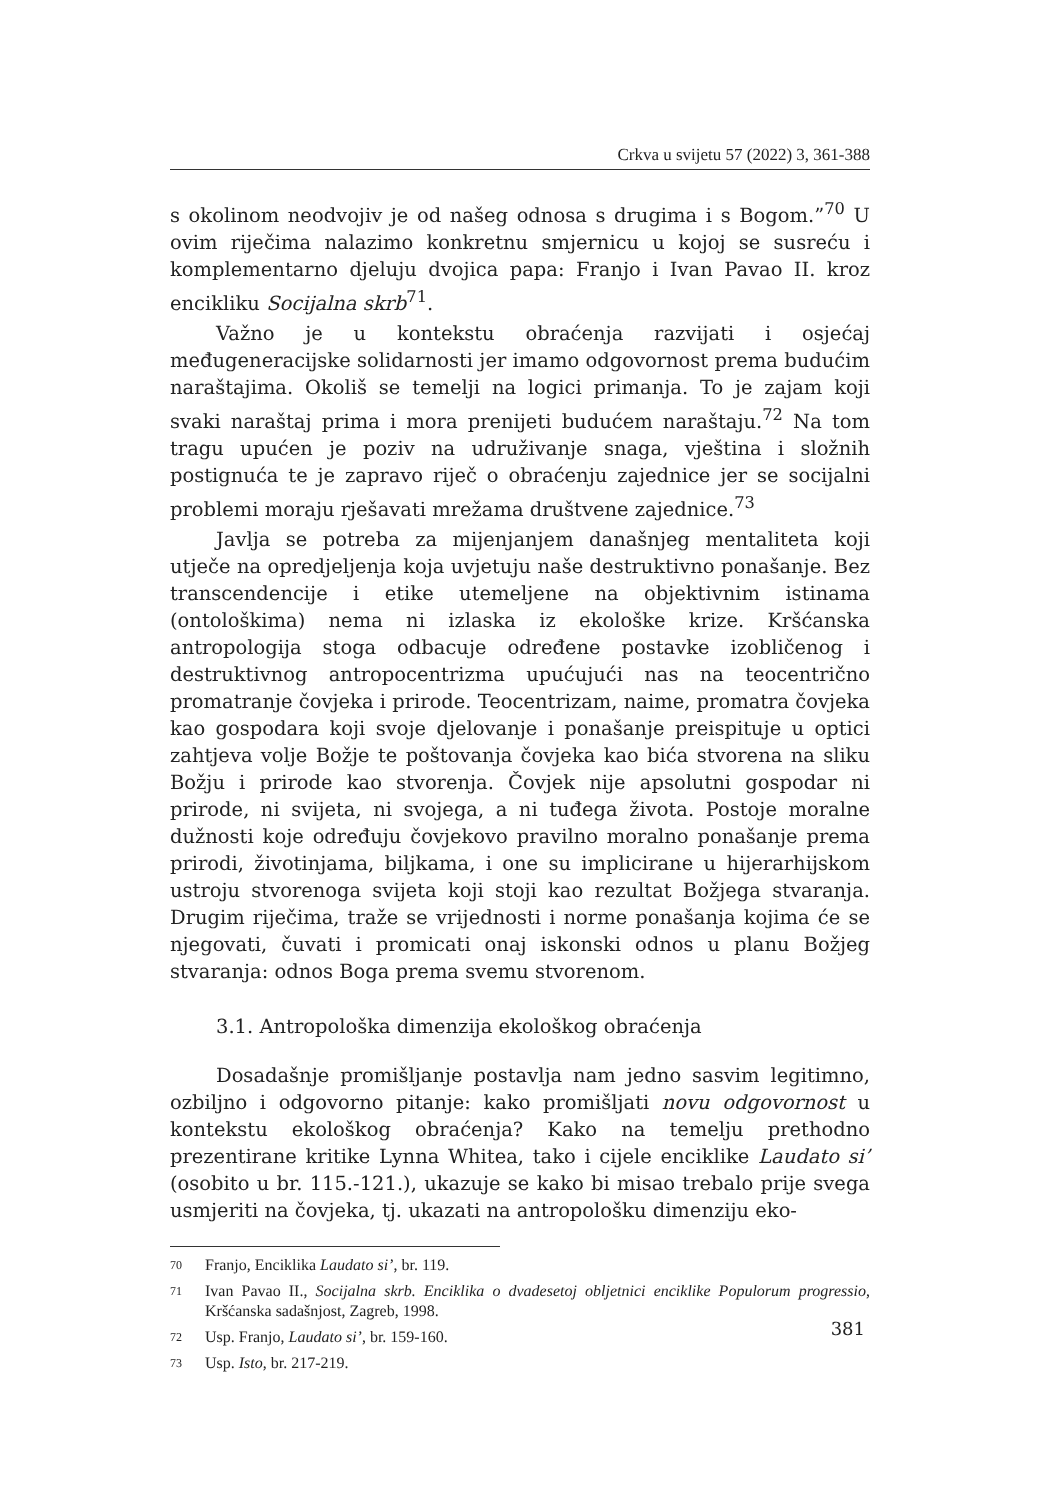Crkva u svijetu 57 (2022) 3, 361-388
s okolinom neodvojiv je od našeg odnosa s drugima i s Bogom.”<sup>70</sup> U ovim riječima nalazimo konkretnu smjernicu u kojoj se susreću i komplementarno djeluju dvojica papa: Franjo i Ivan Pavao II. kroz encikliku Socijalna skrb<sup>71</sup>.
Važno je u kontekstu obraćenja razvijati i osjećaj međugeneracijske solidarnosti jer imamo odgovornost prema budućim naraštajima. Okoliš se temelji na logici primanja. To je zajam koji svaki naraštaj prima i mora prenijeti budućem naraštaju.<sup>72</sup> Na tom tragu upućen je poziv na udruživanje snaga, vještina i složnih postignuća te je zapravo riječ o obraćenju zajednice jer se socijalni problemi moraju rješavati mrežama društvene zajednice.<sup>73</sup>
Javlja se potreba za mijenjanjem današnjeg mentaliteta koji utječe na opredjeljenja koja uvjetuju naše destruktivno ponašanje. Bez transcendencije i etike utemeljene na objektivnim istinama (ontološkima) nema ni izlaska iz ekološke krize. Kršćanska antropologija stoga odbacuje određene postavke izobličenog i destruktivnog antropocentrizma upućujući nas na teocentrično promatranje čovjeka i prirode. Teocentrizam, naime, promatra čovjeka kao gospodara koji svoje djelovanje i ponašanje preispituje u optici zahtjeva volje Božje te poštovanja čovjeka kao bića stvorena na sliku Božju i prirode kao stvorenja. Čovjek nije apsolutni gospodar ni prirode, ni svijeta, ni svojega, a ni tuđega života. Postoje moralne dužnosti koje određuju čovjekovo pravilno moralno ponašanje prema prirodi, životinjama, biljkama, i one su implicirane u hijerarhijskom ustroju stvorenoga svijeta koji stoji kao rezultat Božjega stvaranja. Drugim riječima, traže se vrijednosti i norme ponašanja kojima će se njegovati, čuvati i promicati onaj iskonski odnos u planu Božjeg stvaranja: odnos Boga prema svemu stvorenom.
3.1. Antropološka dimenzija ekološkog obraćenja
Dosadašnje promišljanje postavlja nam jedno sasvim legitimno, ozbiljno i odgovorno pitanje: kako promišljati novu odgovornost u kontekstu ekološkog obraćenja? Kako na temelju prethodno prezentirane kritike Lynna Whitea, tako i cijele enciklike Laudato si’ (osobito u br. 115.-121.), ukazuje se kako bi misao trebalo prije svega usmjeriti na čovjeka, tj. ukazati na antropološku dimenziju eko-
70 Franjo, Enciklika Laudato si’, br. 119.
71 Ivan Pavao II., Socijalna skrb. Enciklika o dvadesetoj obljetnici enciklike Populorum progressio, Kršćanska sadašnjost, Zagreb, 1998.
72 Usp. Franjo, Laudato si’, br. 159-160.
73 Usp. Isto, br. 217-219.
381